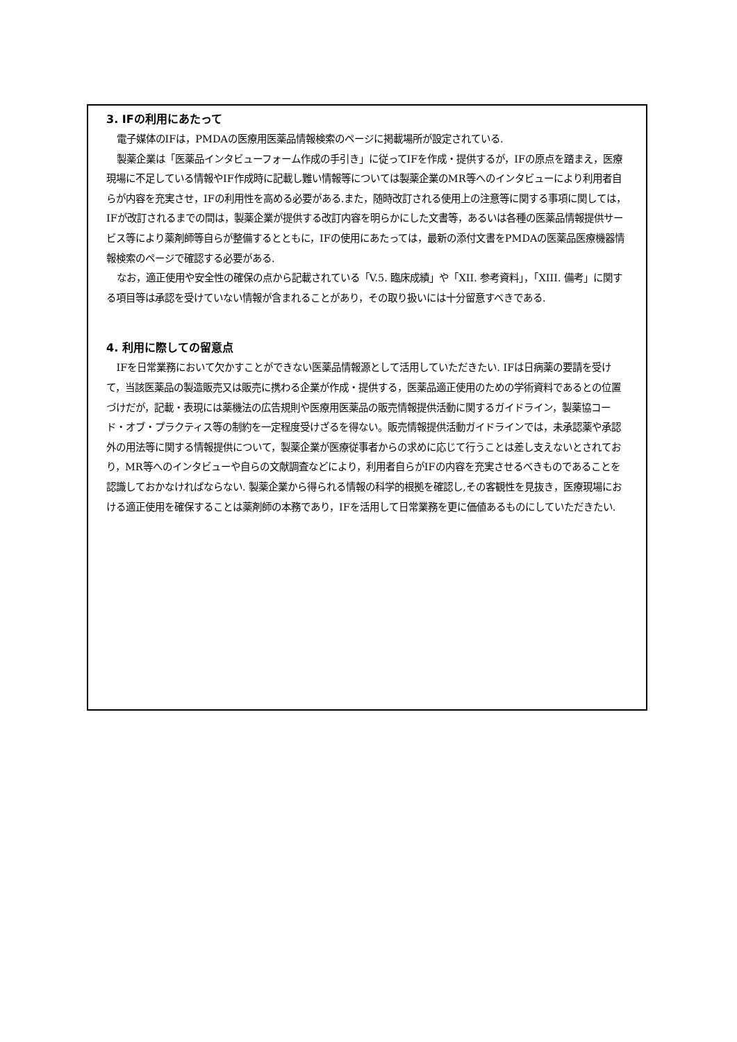3. IFの利用にあたって
電子媒体のIFは，PMDAの医療用医薬品情報検索のページに掲載場所が設定されている.
製薬企業は「医薬品インタビューフォーム作成の手引き」に従ってIFを作成・提供するが，IFの原点を踏まえ，医療現場に不足している情報やIF作成時に記載し難い情報等については製薬企業のMR等へのインタビューにより利用者自らが内容を充実させ，IFの利用性を高める必要がある.また，随時改訂される使用上の注意等に関する事項に関しては，IFが改訂されるまでの間は，製薬企業が提供する改訂内容を明らかにした文書等，あるいは各種の医薬品情報提供サービス等により薬剤師等自らが整備するとともに，IFの使用にあたっては，最新の添付文書をPMDAの医薬品医療機器情報検索のページで確認する必要がある.
なお，適正使用や安全性の確保の点から記載されている「V.5. 臨床成績」や「XII. 参考資料」，「XIII. 備考」に関する項目等は承認を受けていない情報が含まれることがあり，その取り扱いには十分留意すべきである.
4. 利用に際しての留意点
IFを日常業務において欠かすことができない医薬品情報源として活用していただきたい. IFは日病薬の要請を受けて，当該医薬品の製造販売又は販売に携わる企業が作成・提供する，医薬品適正使用のための学術資料であるとの位置づけだが，記載・表現には薬機法の広告規則や医療用医薬品の販売情報提供活動に関するガイドライン，製薬協コード・オブ・プラクティス等の制約を一定程度受けざるを得ない。販売情報提供活動ガイドラインでは，未承認薬や承認外の用法等に関する情報提供について，製薬企業が医療従事者からの求めに応じて行うことは差し支えないとされており，MR等へのインタビューや自らの文献調査などにより，利用者自らがIFの内容を充実させるべきものであることを認識しておかなければならない. 製薬企業から得られる情報の科学的根拠を確認し,その客観性を見抜き，医療現場における適正使用を確保することは薬剤師の本務であり，IFを活用して日常業務を更に価値あるものにしていただきたい.